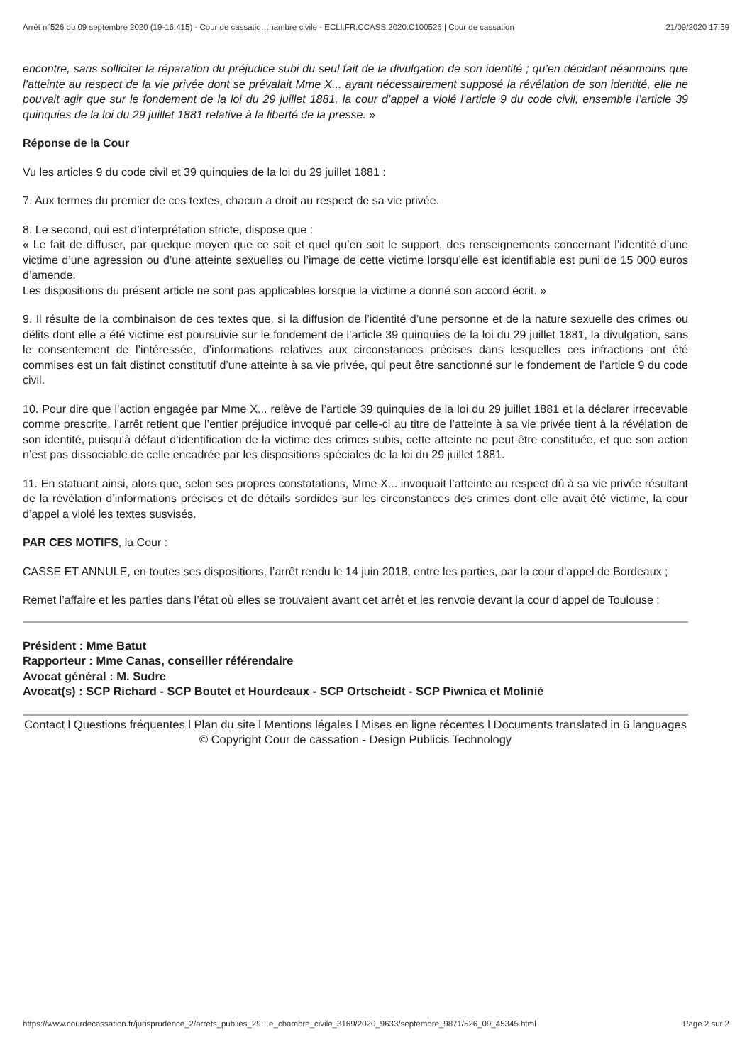Arrêt n°526 du 09 septembre 2020 (19-16.415) - Cour de cassatio…hambre civile - ECLI:FR:CCASS:2020:C100526 | Cour de cassation 21/09/2020 17:59
encontre, sans solliciter la réparation du préjudice subi du seul fait de la divulgation de son identité ; qu’en décidant néanmoins que l’atteinte au respect de la vie privée dont se prévalait Mme X... ayant nécessairement supposé la révélation de son identité, elle ne pouvait agir que sur le fondement de la loi du 29 juillet 1881, la cour d’appel a violé l’article 9 du code civil, ensemble l’article 39 quinquies de la loi du 29 juillet 1881 relative à la liberté de la presse. »
Réponse de la Cour
Vu les articles 9 du code civil et 39 quinquies de la loi du 29 juillet 1881 :
7. Aux termes du premier de ces textes, chacun a droit au respect de sa vie privée.
8. Le second, qui est d’interprétation stricte, dispose que :
« Le fait de diffuser, par quelque moyen que ce soit et quel qu’en soit le support, des renseignements concernant l’identité d’une victime d’une agression ou d’une atteinte sexuelles ou l’image de cette victime lorsqu’elle est identifiable est puni de 15 000 euros d’amende.
Les dispositions du présent article ne sont pas applicables lorsque la victime a donné son accord écrit. »
9. Il résulte de la combinaison de ces textes que, si la diffusion de l’identité d’une personne et de la nature sexuelle des crimes ou délits dont elle a été victime est poursuivie sur le fondement de l’article 39 quinquies de la loi du 29 juillet 1881, la divulgation, sans le consentement de l’intéressée, d’informations relatives aux circonstances précises dans lesquelles ces infractions ont été commises est un fait distinct constitutif d’une atteinte à sa vie privée, qui peut être sanctionné sur le fondement de l’article 9 du code civil.
10. Pour dire que l’action engagée par Mme X... relève de l’article 39 quinquies de la loi du 29 juillet 1881 et la déclarer irrecevable comme prescrite, l’arrêt retient que l’entier préjudice invoqué par celle-ci au titre de l’atteinte à sa vie privée tient à la révélation de son identité, puisqu’à défaut d’identification de la victime des crimes subis, cette atteinte ne peut être constituée, et que son action n’est pas dissociable de celle encadrée par les dispositions spéciales de la loi du 29 juillet 1881.
11. En statuant ainsi, alors que, selon ses propres constatations, Mme X... invoquait l’atteinte au respect dû à sa vie privée résultant de la révélation d’informations précises et de détails sordides sur les circonstances des crimes dont elle avait été victime, la cour d’appel a violé les textes susvisés.
PAR CES MOTIFS, la Cour :
CASSE ET ANNULE, en toutes ses dispositions, l’arrêt rendu le 14 juin 2018, entre les parties, par la cour d’appel de Bordeaux ;
Remet l’affaire et les parties dans l’état où elles se trouvaient avant cet arrêt et les renvoie devant la cour d’appel de Toulouse ;
Président : Mme Batut
Rapporteur : Mme Canas, conseiller référendaire
Avocat général : M. Sudre
Avocat(s) : SCP Richard - SCP Boutet et Hourdeaux - SCP Ortscheidt - SCP Piwnica et Molinié
Contact l Questions fréquentes l Plan du site l Mentions légales l Mises en ligne récentes l Documents translated in 6 languages
© Copyright Cour de cassation - Design Publicis Technology
https://www.courdecassation.fr/jurisprudence_2/arrets_publies_29…e_chambre_civile_3169/2020_9633/septembre_9871/526_09_45345.html Page 2 sur 2